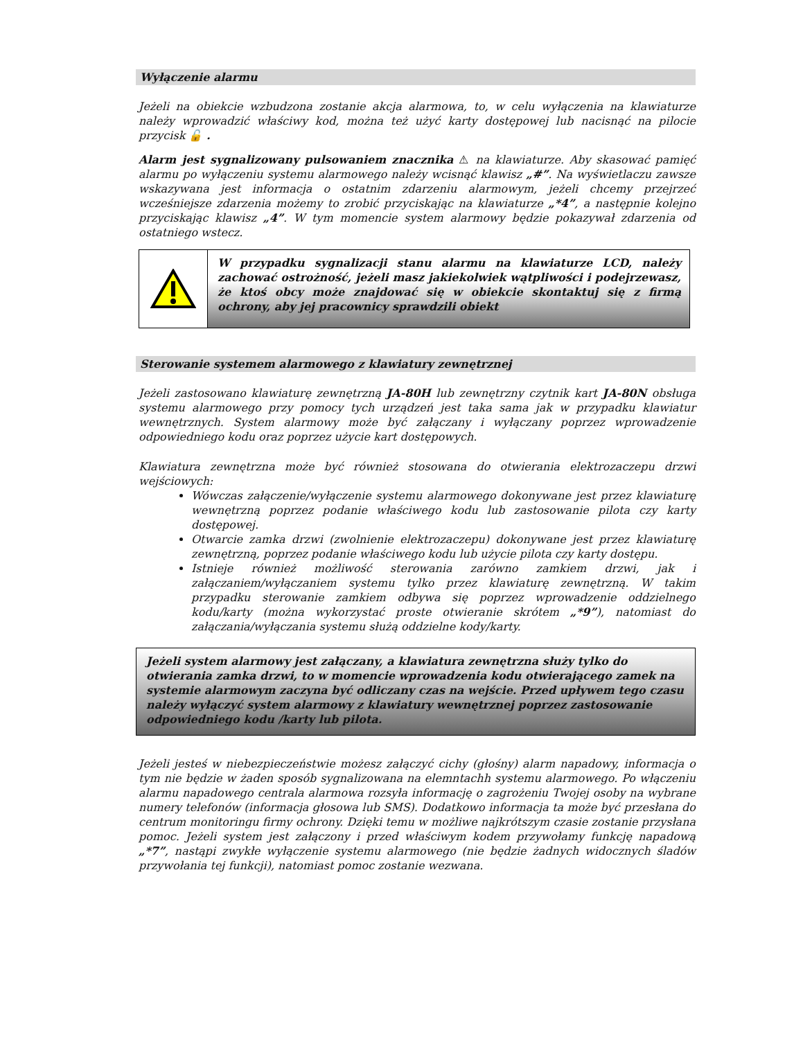Wyłączenie alarmu
Jeżeli na obiekcie wzbudzona zostanie akcja alarmowa, to, w celu wyłączenia na klawiaturze należy wprowadzić właściwy kod, można też użyć karty dostępowej lub nacisnąć na pilocie przycisk 🔓 .
Alarm jest sygnalizowany pulsowaniem znacznika ⚠ na klawiaturze. Aby skasować pamięć alarmu po wyłączeniu systemu alarmowego należy wcisnąć klawisz „#”. Na wyświetlaczu zawsze wskazywana jest informacja o ostatnim zdarzeniu alarmowym, jeżeli chcemy przejrzeć wcześniejsze zdarzenia możemy to zrobić przyciskając na klawiaturze „*4”, a następnie kolejno przyciskając klawisz „4”. W tym momencie system alarmowy będzie pokazywał zdarzenia od ostatniego wstecz.
W przypadku sygnalizacji stanu alarmu na klawiaturze LCD, należy zachować ostrożność, jeżeli masz jakiekolwiek wątpliwości i podejrzewasz, że ktoś obcy może znajdować się w obiekcie skontaktuj się z firmą ochrony, aby jej pracownicy sprawdzili obiekt
Sterowanie systemem alarmowego z klawiatury zewnętrznej
Jeżeli zastosowano klawiaturę zewnętrzną JA-80H lub zewnętrzny czytnik kart JA-80N obsługa systemu alarmowego przy pomocy tych urządzeń jest taka sama jak w przypadku klawiatur wewnętrznych. System alarmowy może być załączany i wyłączany poprzez wprowadzenie odpowiedniego kodu oraz poprzez użycie kart dostępowych.
Klawiatura zewnętrzna może być również stosowana do otwierania elektrozaczepu drzwi wejściowych:
Wówczas załączenie/wyłączenie systemu alarmowego dokonywane jest przez klawiaturę wewnętrzną poprzez podanie właściwego kodu lub zastosowanie pilota czy karty dostępowej.
Otwarcie zamka drzwi (zwolnienie elektrozaczepu) dokonywane jest przez klawiaturę zewnętrzną, poprzez podanie właściwego kodu lub użycie pilota czy karty dostępu.
Istnieje również możliwość sterowania zarówno zamkiem drzwi, jak i załączaniem/wyłączaniem systemu tylko przez klawiaturę zewnętrzną. W takim przypadku sterowanie zamkiem odbywa się poprzez wprowadzenie oddzielnego kodu/karty (można wykorzystać proste otwieranie skrótem „*9”), natomiast do załączania/wyłączania systemu służą oddzielne kody/karty.
Jeżeli system alarmowy jest załączany, a klawiatura zewnętrzna służy tylko do otwierania zamka drzwi, to w momencie wprowadzenia kodu otwierającego zamek na systemie alarmowym zaczyna być odliczany czas na wejście. Przed upływem tego czasu należy wyłączyć system alarmowy z klawiatury wewnętrznej poprzez zastosowanie odpowiedniego kodu /karty lub pilota.
Jeżeli jesteś w niebezpieczeństwie możesz załączyć cichy (głośny) alarm napadowy, informacja o tym nie będzie w żaden sposób sygnalizowana na elemntachh systemu alarmowego. Po włączeniu alarmu napadowego centrala alarmowa rozsyła informację o zagrożeniu Twojej osoby na wybrane numery telefonów (informacja głosowa lub SMS). Dodatkowo informacja ta może być przesłana do centrum monitoringu firmy ochrony. Dzięki temu w możliwe najkrótszym czasie zostanie przysłana pomoc. Jeżeli system jest załączony i przed właściwym kodem przywołamy funkcję napadową „*7”, nastąpi zwykłe wyłączenie systemu alarmowego (nie będzie żadnych widocznych śladów przywołania tej funkcji), natomiast pomoc zostanie wezwana.